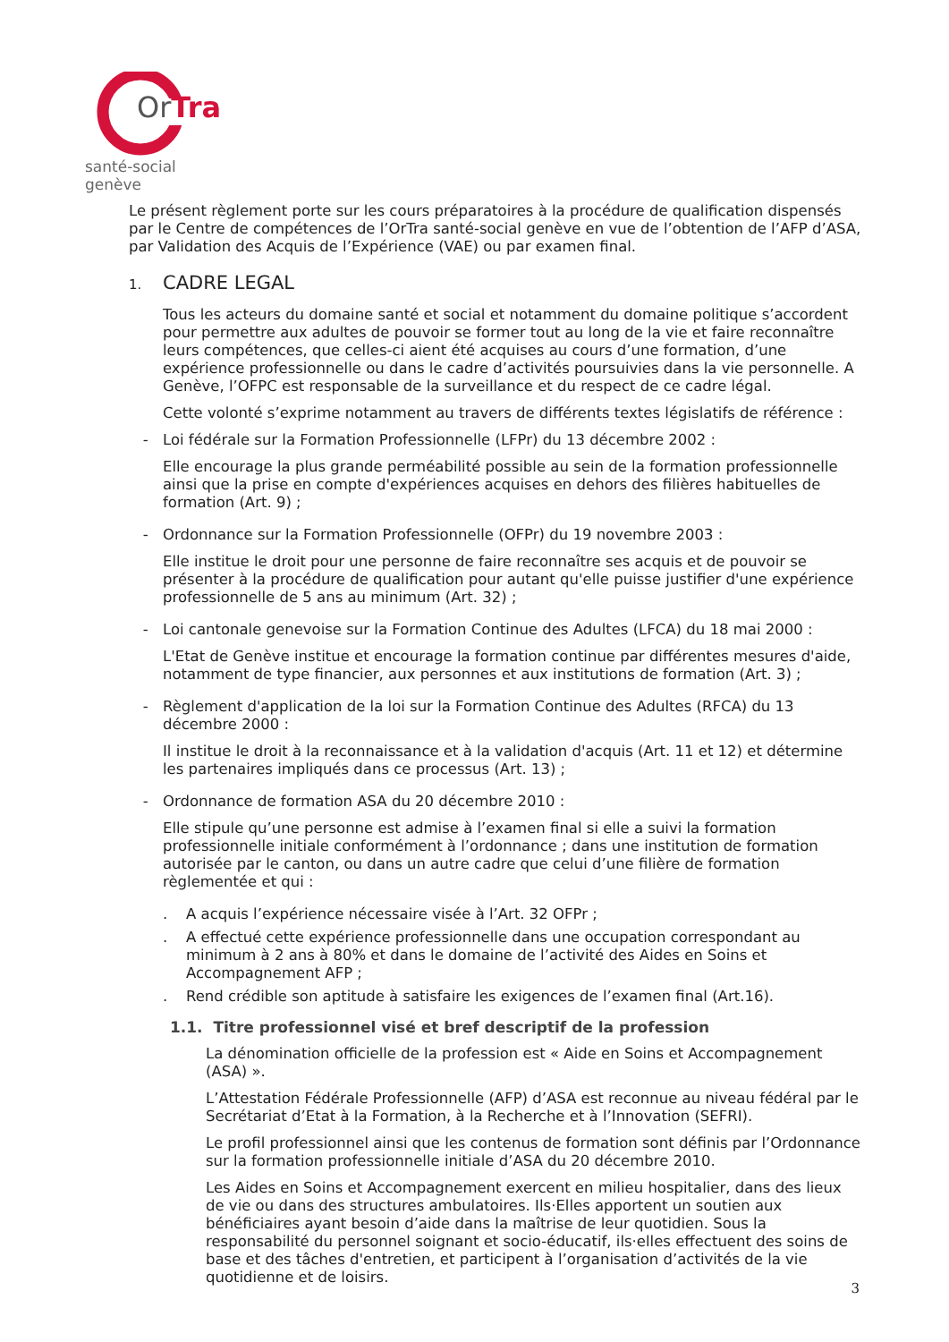OrTra
santé-social genève
Le présent règlement porte sur les cours préparatoires à la procédure de qualification dispensés par le Centre de compétences de l’OrTra santé-social genève en vue de l’obtention de l’AFP d’ASA, par Validation des Acquis de l’Expérience (VAE) ou par examen final.
1. CADRE LEGAL
Tous les acteurs du domaine santé et social et notamment du domaine politique s’accordent pour permettre aux adultes de pouvoir se former tout au long de la vie et faire reconnaître leurs compétences, que celles-ci aient été acquises au cours d’une formation, d’une expérience professionnelle ou dans le cadre d’activités poursuivies dans la vie personnelle. A Genève, l’OFPC est responsable de la surveillance et du respect de ce cadre légal.
Cette volonté s’exprime notamment au travers de différents textes législatifs de référence :
- Loi fédérale sur la Formation Professionnelle (LFPr) du 13 décembre 2002 :
Elle encourage la plus grande perméabilité possible au sein de la formation professionnelle ainsi que la prise en compte d'expériences acquises en dehors des filières habituelles de formation (Art. 9) ;
- Ordonnance sur la Formation Professionnelle (OFPr) du 19 novembre 2003 :
Elle institue le droit pour une personne de faire reconnaître ses acquis et de pouvoir se présenter à la procédure de qualification pour autant qu'elle puisse justifier d'une expérience professionnelle de 5 ans au minimum (Art. 32) ;
- Loi cantonale genevoise sur la Formation Continue des Adultes (LFCA) du 18 mai 2000 :
L'Etat de Genève institue et encourage la formation continue par différentes mesures d'aide, notamment de type financier, aux personnes et aux institutions de formation (Art. 3) ;
- Règlement d'application de la loi sur la Formation Continue des Adultes (RFCA) du 13 décembre 2000 :
Il institue le droit à la reconnaissance et à la validation d'acquis (Art. 11 et 12) et détermine les partenaires impliqués dans ce processus (Art. 13) ;
- Ordonnance de formation ASA du 20 décembre 2010 :
Elle stipule qu’une personne est admise à l’examen final si elle a suivi la formation professionnelle initiale conformément à l’ordonnance ; dans une institution de formation autorisée par le canton, ou dans un autre cadre que celui d’une filière de formation règlementée et qui :
. A acquis l’expérience nécessaire visée à l’Art. 32 OFPr ;
. A effectué cette expérience professionnelle dans une occupation correspondant au minimum à 2 ans à 80% et dans le domaine de l’activité des Aides en Soins et Accompagnement AFP ;
. Rend crédible son aptitude à satisfaire les exigences de l’examen final (Art.16).
1.1. Titre professionnel visé et bref descriptif de la profession
La dénomination officielle de la profession est « Aide en Soins et Accompagnement (ASA) ».
L’Attestation Fédérale Professionnelle (AFP) d’ASA est reconnue au niveau fédéral par le Secrétariat d’Etat à la Formation, à la Recherche et à l’Innovation (SEFRI).
Le profil professionnel ainsi que les contenus de formation sont définis par l’Ordonnance sur la formation professionnelle initiale d’ASA du 20 décembre 2010.
Les Aides en Soins et Accompagnement exercent en milieu hospitalier, dans des lieux de vie ou dans des structures ambulatoires. Ils·Elles apportent un soutien aux bénéficiaires ayant besoin d’aide dans la maîtrise de leur quotidien. Sous la responsabilité du personnel soignant et socio-éducatif, ils·elles effectuent des soins de base et des tâches d'entretien, et participent à l’organisation d’activités de la vie quotidienne et de loisirs.
3